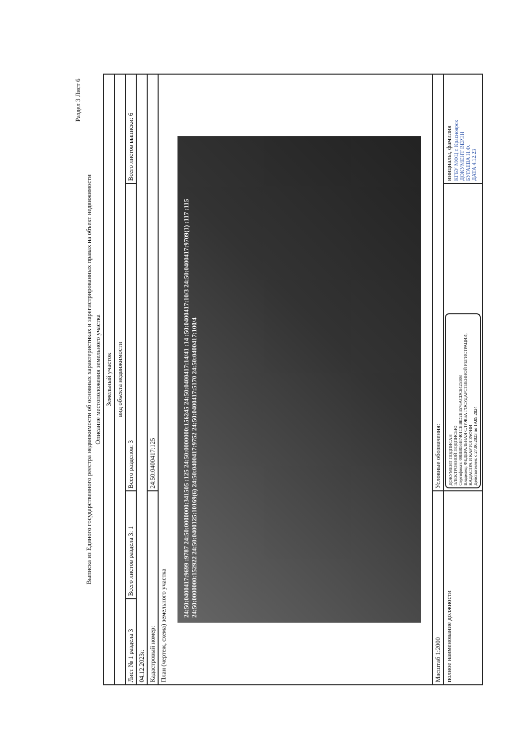Раздел 3 Лист 6
Выписка из Единого государственного реестра недвижимости об основных характеристиках и зарегистрированных правах на объект недвижимости
Описание местоположения земельного участка
| Земельный участок | | | |
| вид объекта недвижимости | | | |
| Лист № 1 раздела 3 | Всего листов раздела 3: 1 | Всего разделов: 3 | Всего листов выписки: 6 |
| 04.12.2023г. | | | |
| Кадастровый номер: | | 24:50:0400417:125 | |
| План (чертеж, схема) земельного участка 24:50:0400417:9699 :9787 24:50:0000000:341505 :125 24:50:0000000:156245 24:50:0400417:14/41 :14 :50:0400417:10/3 24:50:0400417:9709(1) :117 :115 24:50:0000000:152922 24:50:0400125:10169(6) 24:50:0400417:9752 24:50:0400417:5170 24:50:0400417:100/4 | | | |
| Масштаб 1:2000 | | Условные обозначения: | |
| полное наименование должности | | ДОКУМЕНТ ПОДПИСАН ЭЛЕКТРОННОЙ ПОДПИСЬЮ Сертификат: 00BB056B7401CB38D2B3576ACDC8425108 Владелец: ФЕДЕРАЛЬНАЯ СЛУЖБА ГОСУДАРСТВЕННОЙ РЕГИСТРАЦИИ, КАДАСТРА И КАРТОГРАФИИ Действителен: с 27.06.2023 по 19.09.2024 | инициалы, фамилия КГБУ МФЦ г. Красноярск ДОКУМЕНТ ВЕРЕН БУГАЕВА Н.Ф. ДАТА 4.12.23 |